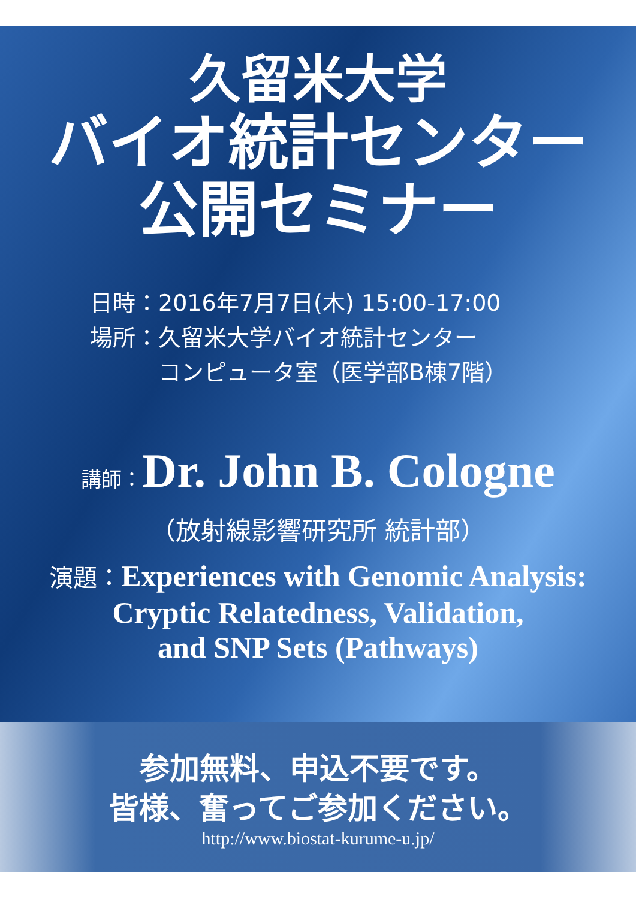久留米大学
バイオ統計センター
公開セミナー
日時：2016年7月7日(木) 15:00-17:00
場所：久留米大学バイオ統計センター
　　　コンピュータ室（医学部B棟7階）
講師：Dr. John B. Cologne
（放射線影響研究所 統計部）
演題：Experiences with Genomic Analysis:
Cryptic Relatedness, Validation,
and SNP Sets (Pathways)
参加無料、申込不要です。
皆様、奮ってご参加ください。
http://www.biostat-kurume-u.jp/